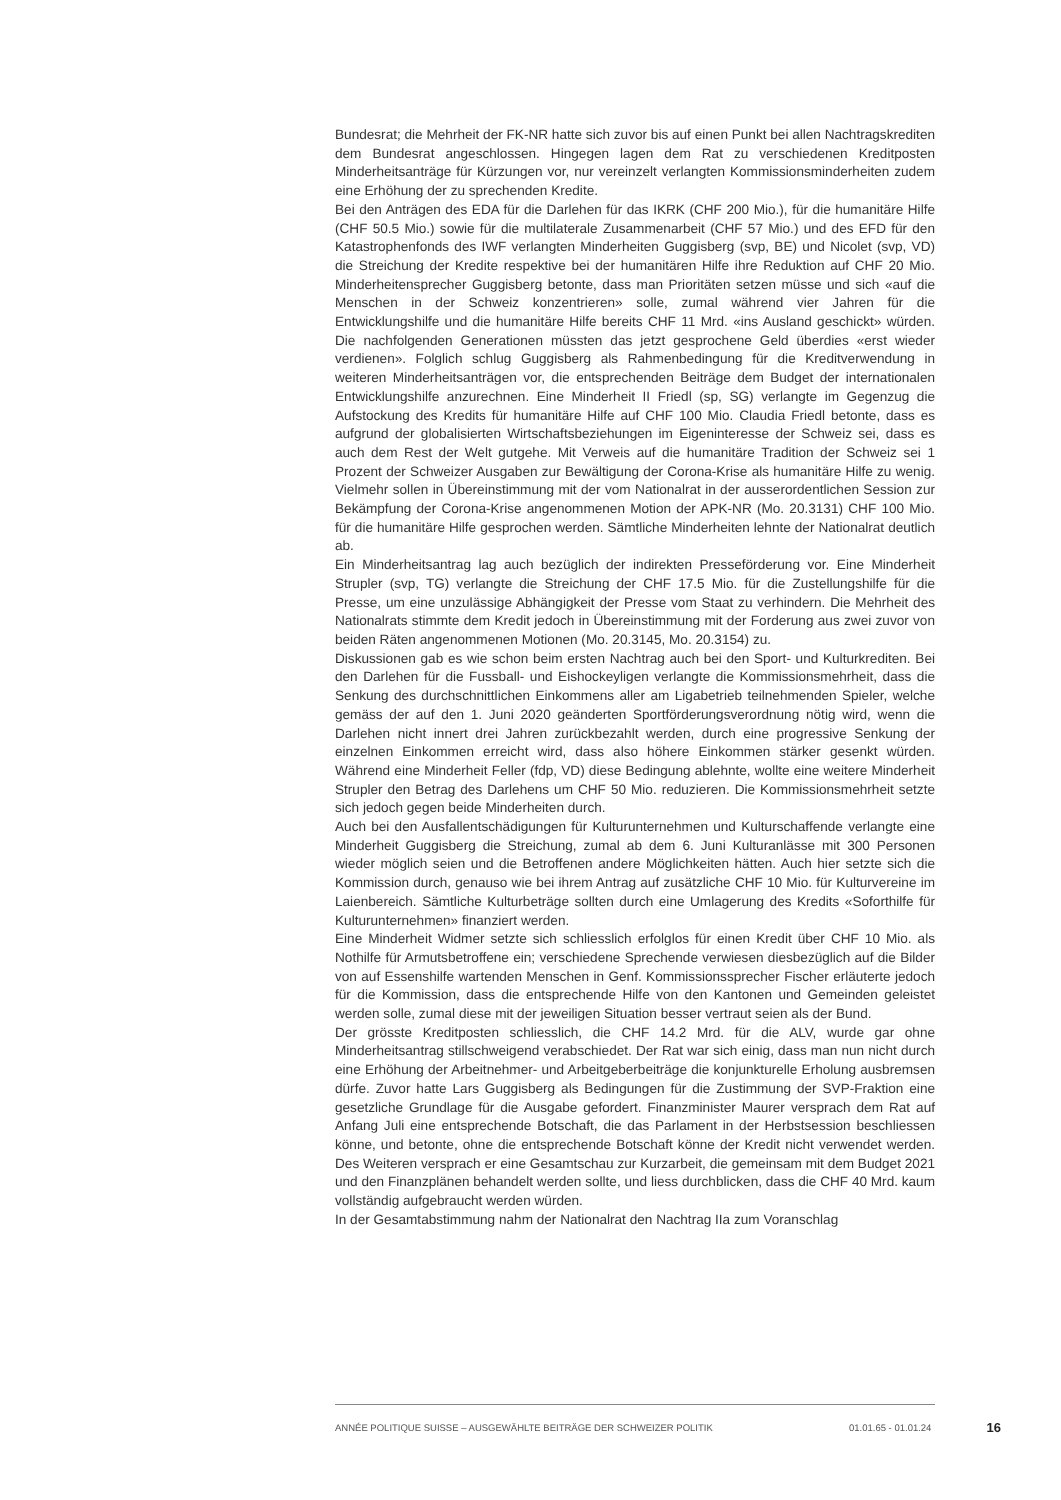Bundesrat; die Mehrheit der FK-NR hatte sich zuvor bis auf einen Punkt bei allen Nachtragskrediten dem Bundesrat angeschlossen. Hingegen lagen dem Rat zu verschiedenen Kreditposten Minderheitsanträge für Kürzungen vor, nur vereinzelt verlangten Kommissionsminderheiten zudem eine Erhöhung der zu sprechenden Kredite.
Bei den Anträgen des EDA für die Darlehen für das IKRK (CHF 200 Mio.), für die humanitäre Hilfe (CHF 50.5 Mio.) sowie für die multilaterale Zusammenarbeit (CHF 57 Mio.) und des EFD für den Katastrophenfonds des IWF verlangten Minderheiten Guggisberg (svp, BE) und Nicolet (svp, VD) die Streichung der Kredite respektive bei der humanitären Hilfe ihre Reduktion auf CHF 20 Mio. Minderheitensprecher Guggisberg betonte, dass man Prioritäten setzen müsse und sich «auf die Menschen in der Schweiz konzentrieren» solle, zumal während vier Jahren für die Entwicklungshilfe und die humanitäre Hilfe bereits CHF 11 Mrd. «ins Ausland geschickt» würden. Die nachfolgenden Generationen müssten das jetzt gesprochene Geld überdies «erst wieder verdienen». Folglich schlug Guggisberg als Rahmenbedingung für die Kreditverwendung in weiteren Minderheitsanträgen vor, die entsprechenden Beiträge dem Budget der internationalen Entwicklungshilfe anzurechnen. Eine Minderheit II Friedl (sp, SG) verlangte im Gegenzug die Aufstockung des Kredits für humanitäre Hilfe auf CHF 100 Mio. Claudia Friedl betonte, dass es aufgrund der globalisierten Wirtschaftsbeziehungen im Eigeninteresse der Schweiz sei, dass es auch dem Rest der Welt gutgehe. Mit Verweis auf die humanitäre Tradition der Schweiz sei 1 Prozent der Schweizer Ausgaben zur Bewältigung der Corona-Krise als humanitäre Hilfe zu wenig. Vielmehr sollen in Übereinstimmung mit der vom Nationalrat in der ausserordentlichen Session zur Bekämpfung der Corona-Krise angenommenen Motion der APK-NR (Mo. 20.3131) CHF 100 Mio. für die humanitäre Hilfe gesprochen werden. Sämtliche Minderheiten lehnte der Nationalrat deutlich ab.
Ein Minderheitsantrag lag auch bezüglich der indirekten Presseförderung vor. Eine Minderheit Strupler (svp, TG) verlangte die Streichung der CHF 17.5 Mio. für die Zustellungshilfe für die Presse, um eine unzulässige Abhängigkeit der Presse vom Staat zu verhindern. Die Mehrheit des Nationalrats stimmte dem Kredit jedoch in Übereinstimmung mit der Forderung aus zwei zuvor von beiden Räten angenommenen Motionen (Mo. 20.3145, Mo. 20.3154) zu.
Diskussionen gab es wie schon beim ersten Nachtrag auch bei den Sport- und Kulturkrediten. Bei den Darlehen für die Fussball- und Eishockeyligen verlangte die Kommissionsmehrheit, dass die Senkung des durchschnittlichen Einkommens aller am Ligabetrieb teilnehmenden Spieler, welche gemäss der auf den 1. Juni 2020 geänderten Sportförderungsverordnung nötig wird, wenn die Darlehen nicht innert drei Jahren zurückbezahlt werden, durch eine progressive Senkung der einzelnen Einkommen erreicht wird, dass also höhere Einkommen stärker gesenkt würden. Während eine Minderheit Feller (fdp, VD) diese Bedingung ablehnte, wollte eine weitere Minderheit Strupler den Betrag des Darlehens um CHF 50 Mio. reduzieren. Die Kommissionsmehrheit setzte sich jedoch gegen beide Minderheiten durch.
Auch bei den Ausfallentschädigungen für Kulturunternehmen und Kulturschaffende verlangte eine Minderheit Guggisberg die Streichung, zumal ab dem 6. Juni Kulturanlässe mit 300 Personen wieder möglich seien und die Betroffenen andere Möglichkeiten hätten. Auch hier setzte sich die Kommission durch, genauso wie bei ihrem Antrag auf zusätzliche CHF 10 Mio. für Kulturvereine im Laienbereich. Sämtliche Kulturbeträge sollten durch eine Umlagerung des Kredits «Soforthilfe für Kulturunternehmen» finanziert werden.
Eine Minderheit Widmer setzte sich schliesslich erfolglos für einen Kredit über CHF 10 Mio. als Nothilfe für Armutsbetroffene ein; verschiedene Sprechende verwiesen diesbezüglich auf die Bilder von auf Essenshilfe wartenden Menschen in Genf. Kommissionssprecher Fischer erläuterte jedoch für die Kommission, dass die entsprechende Hilfe von den Kantonen und Gemeinden geleistet werden solle, zumal diese mit der jeweiligen Situation besser vertraut seien als der Bund.
Der grösste Kreditposten schliesslich, die CHF 14.2 Mrd. für die ALV, wurde gar ohne Minderheitsantrag stillschweigend verabschiedet. Der Rat war sich einig, dass man nun nicht durch eine Erhöhung der Arbeitnehmer- und Arbeitgeberbeiträge die konjunkturelle Erholung ausbremsen dürfe. Zuvor hatte Lars Guggisberg als Bedingungen für die Zustimmung der SVP-Fraktion eine gesetzliche Grundlage für die Ausgabe gefordert. Finanzminister Maurer versprach dem Rat auf Anfang Juli eine entsprechende Botschaft, die das Parlament in der Herbstsession beschliessen könne, und betonte, ohne die entsprechende Botschaft könne der Kredit nicht verwendet werden. Des Weiteren versprach er eine Gesamtschau zur Kurzarbeit, die gemeinsam mit dem Budget 2021 und den Finanzplänen behandelt werden sollte, und liess durchblicken, dass die CHF 40 Mrd. kaum vollständig aufgebraucht werden würden.
In der Gesamtabstimmung nahm der Nationalrat den Nachtrag IIa zum Voranschlag
ANNÉE POLITIQUE SUISSE – AUSGEWÄHLTE BEITRÄGE DER SCHWEIZER POLITIK 01.01.65 - 01.01.24 16